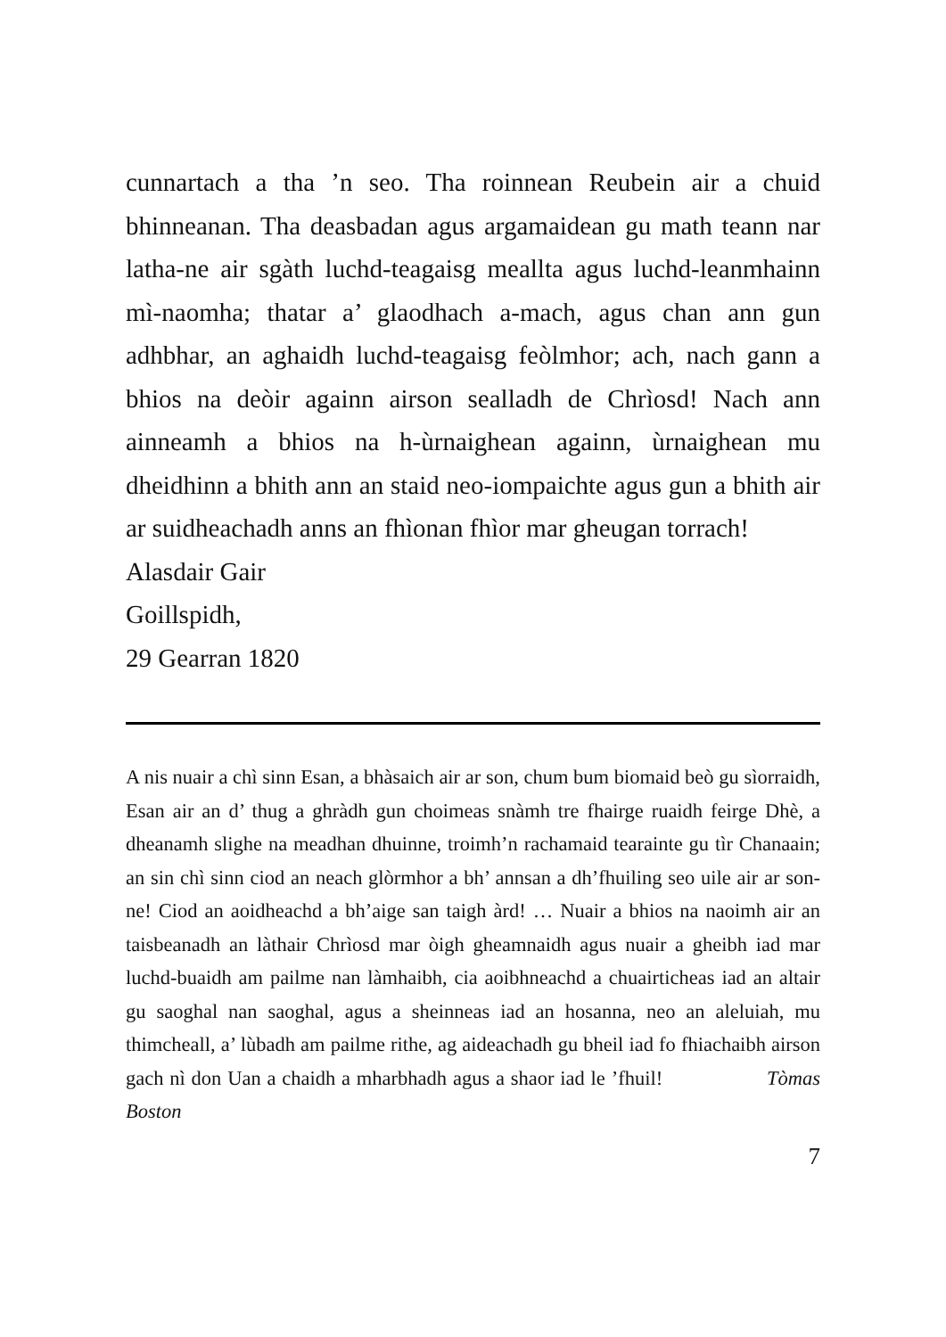cunnartach a tha ’n seo. Tha roinnean Reubein air a chuid bhinneanan. Tha deasbadan agus argamaidean gu math teann nar latha-ne air sgàth luchd-teagaisg meallta agus luchd-leanmhainn mì-naomha; thatar a’ glaodhach a-mach, agus chan ann gun adhbhar, an aghaidh luchd-teagaisg feòlmhor; ach, nach gann a bhios na deòir againn airson sealladh de Chrìosd! Nach ann ainneamh a bhios na h-ùrnaighean againn, ùrnaighean mu dheidhinn a bhith ann an staid neo-iompaichte agus gun a bhith air ar suidheachadh anns an fhìonan fhìor mar gheugan torrach!
Alasdair Gair
Goillspidh,
29 Gearran 1820
A nis nuair a chì sinn Esan, a bhàsaich air ar son, chum bum biomaid beò gu sìorraidh, Esan air an d’ thug a ghràdh gun choimeas snàmh tre fhairge ruaidh feirge Dhè, a dheanamh slighe na meadhan dhuinne, troimh’n rachamaid tearainte gu tìr Chanaain; an sin chì sinn ciod an neach glòrmhor a bh’ annsan a dh’fhuiling seo uile air ar son-ne! Ciod an aoidheachd a bh’aige san taigh àrd! … Nuair a bhios na naoimh air an taisbeanadh an làthair Chrìosd mar òigh gheamnaidh agus nuair a gheibh iad mar luchd-buaidh am pailme nan làmhaibh, cia aoibhneachd a chuairticheas iad an altair gu saoghal nan saoghal, agus a sheinneas iad an hosanna, neo an aleluiah, mu thimcheall, a’ lùbadh am pailme rithe, ag aideachadh gu bheil iad fo fhiachaibh airson gach nì don Uan a chaidh a mharbhadh agus a shaor iad le ’fhuil! Tòmas Boston
7